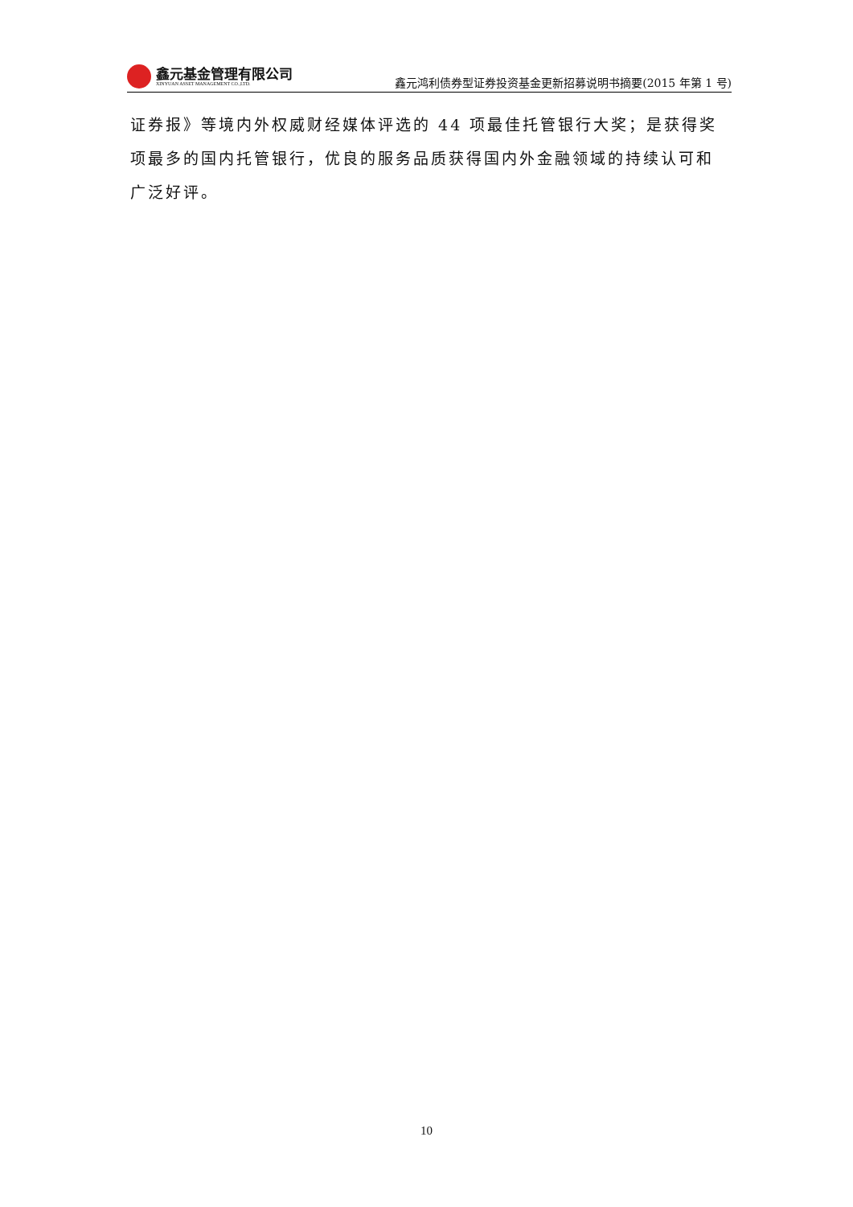鑫元基金管理有限公司
XINYUAN ASSET MANAGEMENT CO.,LTD.
鑫元鸿利债券型证券投资基金更新招募说明书摘要(2015 年第 1 号)
证券报》等境内外权威财经媒体评选的 44 项最佳托管银行大奖；是获得奖项最多的国内托管银行，优良的服务品质获得国内外金融领域的持续认可和广泛好评。
10